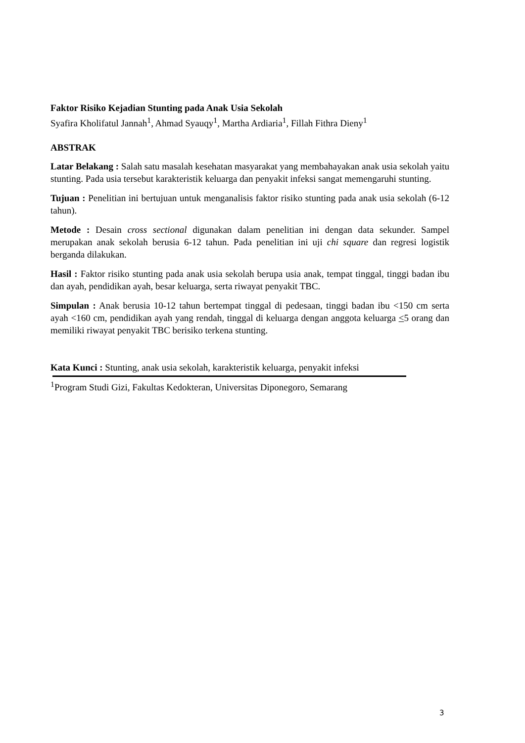Faktor Risiko Kejadian Stunting pada Anak Usia Sekolah
Syafira Kholifatul Jannah<sup>1</sup>, Ahmad Syauqy<sup>1</sup>, Martha Ardiaria<sup>1</sup>, Fillah Fithra Dieny<sup>1</sup>
ABSTRAK
Latar Belakang : Salah satu masalah kesehatan masyarakat yang membahayakan anak usia sekolah yaitu stunting. Pada usia tersebut karakteristik keluarga dan penyakit infeksi sangat memengaruhi stunting.
Tujuan : Penelitian ini bertujuan untuk menganalisis faktor risiko stunting pada anak usia sekolah (6-12 tahun).
Metode : Desain cross sectional digunakan dalam penelitian ini dengan data sekunder. Sampel merupakan anak sekolah berusia 6-12 tahun. Pada penelitian ini uji chi square dan regresi logistik berganda dilakukan.
Hasil : Faktor risiko stunting pada anak usia sekolah berupa usia anak, tempat tinggal, tinggi badan ibu dan ayah, pendidikan ayah, besar keluarga, serta riwayat penyakit TBC.
Simpulan : Anak berusia 10-12 tahun bertempat tinggal di pedesaan, tinggi badan ibu <150 cm serta ayah <160 cm, pendidikan ayah yang rendah, tinggal di keluarga dengan anggota keluarga <5 orang dan memiliki riwayat penyakit TBC berisiko terkena stunting.
Kata Kunci : Stunting, anak usia sekolah, karakteristik keluarga, penyakit infeksi
<sup>1</sup> Program Studi Gizi, Fakultas Kedokteran, Universitas Diponegoro, Semarang
3